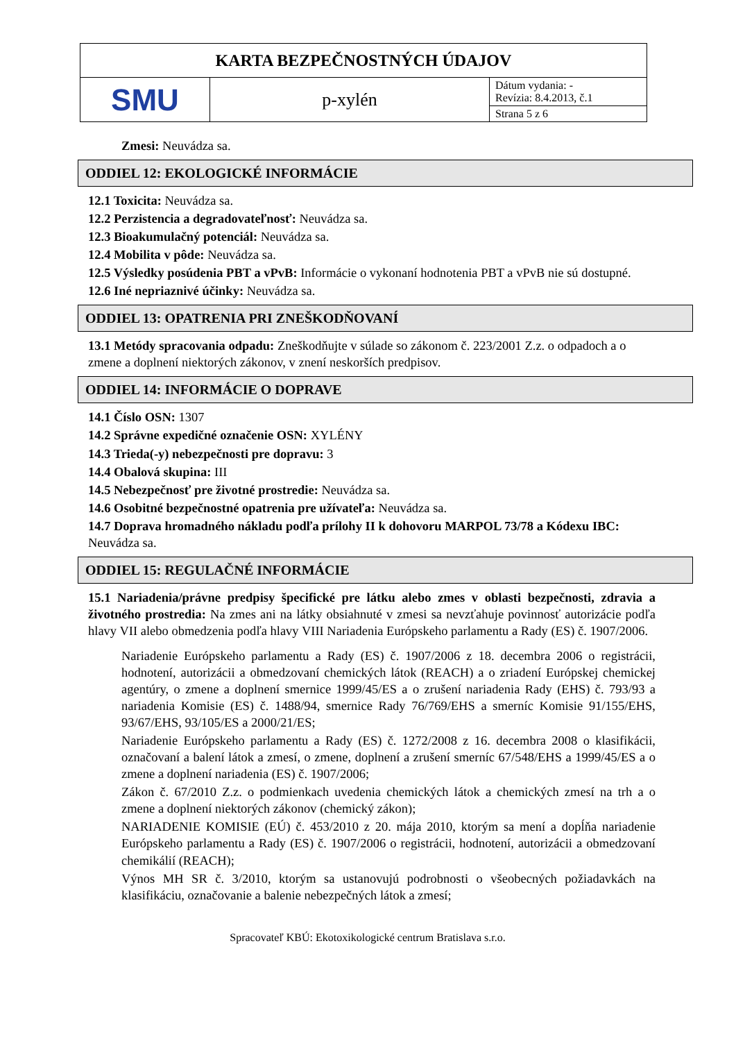| KARTA BEZPEČNOSTNÝCH ÚDAJOV | | |
| SMU | p-xylén | Dátum vydania: - Revízia: 8.4.2013, č.1 |
| | | Strana 5 z 6 |
Zmesi: Neuvádza sa.
ODDIEL 12: EKOLOGICKÉ INFORMÁCIE
12.1 Toxicita: Neuvádza sa.
12.2 Perzistencia a degradovateľnosť: Neuvádza sa.
12.3 Bioakumulačný potenciál: Neuvádza sa.
12.4 Mobilita v pôde: Neuvádza sa.
12.5 Výsledky posúdenia PBT a vPvB: Informácie o vykonaní hodnotenia PBT a vPvB nie sú dostupné.
12.6 Iné nepriaznivé účinky: Neuvádza sa.
ODDIEL 13: OPATRENIA PRI ZNEŠKODŇOVANÍ
13.1 Metódy spracovania odpadu: Zneškodňujte v súlade so zákonom č. 223/2001 Z.z. o odpadoch a o zmene a doplnení niektorých zákonov, v znení neskorších predpisov.
ODDIEL 14: INFORMÁCIE O DOPRAVE
14.1 Číslo OSN: 1307
14.2 Správne expedičné označenie OSN: XYLÉNY
14.3 Trieda(-y) nebezpečnosti pre dopravu: 3
14.4 Obalová skupina: III
14.5 Nebezpečnosť pre životné prostredie: Neuvádza sa.
14.6 Osobitné bezpečnostné opatrenia pre užívateľa: Neuvádza sa.
14.7 Doprava hromadného nákladu podľa prílohy II k dohovoru MARPOL 73/78 a Kódexu IBC: Neuvádza sa.
ODDIEL 15: REGULAČNÉ INFORMÁCIE
15.1 Nariadenia/právne predpisy špecifické pre látku alebo zmes v oblasti bezpečnosti, zdravia a životného prostredia: Na zmes ani na látky obsiahnuté v zmesi sa nevzťahuje povinnosť autorizácie podľa hlavy VII alebo obmedzenia podľa hlavy VIII Nariadenia Európskeho parlamentu a Rady (ES) č. 1907/2006.
Nariadenie Európskeho parlamentu a Rady (ES) č. 1907/2006 z 18. decembra 2006 o registrácii, hodnotení, autorizácii a obmedzovaní chemických látok (REACH) a o zriadení Európskej chemickej agentúry, o zmene a doplnení smernice 1999/45/ES a o zrušení nariadenia Rady (EHS) č. 793/93 a nariadenia Komisie (ES) č. 1488/94, smernice Rady 76/769/EHS a smerníc Komisie 91/155/EHS, 93/67/EHS, 93/105/ES a 2000/21/ES;
Nariadenie Európskeho parlamentu a Rady (ES) č. 1272/2008 z 16. decembra 2008 o klasifikácii, označovaní a balení látok a zmesí, o zmene, doplnení a zrušení smerníc 67/548/EHS a 1999/45/ES a o zmene a doplnení nariadenia (ES) č. 1907/2006;
Zákon č. 67/2010 Z.z. o podmienkach uvedenia chemických látok a chemických zmesí na trh a o zmene a doplnení niektorých zákonov (chemický zákon);
NARIADENIE KOMISIE (EÚ) č. 453/2010 z 20. mája 2010, ktorým sa mení a dopĺňa nariadenie Európskeho parlamentu a Rady (ES) č. 1907/2006 o registrácii, hodnotení, autorizácii a obmedzovaní chemikálií (REACH);
Výnos MH SR č. 3/2010, ktorým sa ustanovujú podrobnosti o všeobecných požiadavkách na klasifikáciu, označovanie a balenie nebezpečných látok a zmesí;
Spracovateľ KBÚ: Ekotoxikologické centrum Bratislava s.r.o.